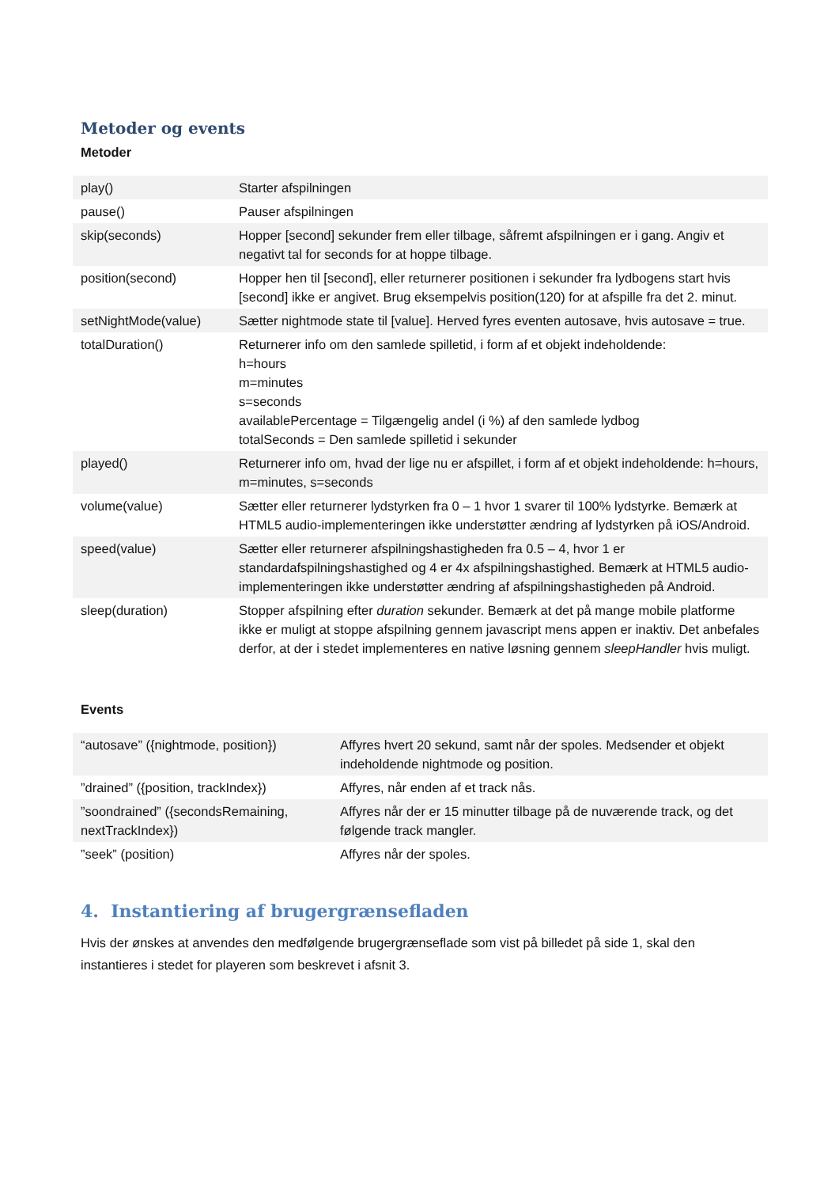Metoder og events
Metoder
| play() | Starter afspilningen |
| pause() | Pauser afspilningen |
| skip(seconds) | Hopper [second] sekunder frem eller tilbage, såfremt afspilningen er i gang. Angiv et negativt tal for seconds for at hoppe tilbage. |
| position(second) | Hopper hen til [second], eller returnerer positionen i sekunder fra lydbogens start hvis [second] ikke er angivet. Brug eksempelvis position(120) for at afspille fra det 2. minut. |
| setNightMode(value) | Sætter nightmode state til [value]. Herved fyres eventen autosave, hvis autosave = true. |
| totalDuration() | Returnerer info om den samlede spilletid, i form af et objekt indeholdende: h=hours m=minutes s=seconds availablePercentage = Tilgængelig andel (i %) af den samlede lydbog totalSeconds = Den samlede spilletid i sekunder |
| played() | Returnerer info om, hvad der lige nu er afspillet, i form af et objekt indeholdende: h=hours, m=minutes, s=seconds |
| volume(value) | Sætter eller returnerer lydstyrken fra 0 – 1 hvor 1 svarer til 100% lydstyrke. Bemærk at HTML5 audio-implementeringen ikke understøtter ændring af lydstyrken på iOS/Android. |
| speed(value) | Sætter eller returnerer afspilningshastigheden fra 0.5 – 4, hvor 1 er standardafspilningshastighed og 4 er 4x afspilningshastighed. Bemærk at HTML5 audio-implementeringen ikke understøtter ændring af afspilningshastigheden på Android. |
| sleep(duration) | Stopper afspilning efter duration sekunder. Bemærk at det på mange mobile platforme ikke er muligt at stoppe afspilning gennem javascript mens appen er inaktiv. Det anbefales derfor, at der i stedet implementeres en native løsning gennem sleepHandler hvis muligt. |
Events
| “autosave” ({nightmode, position}) | Affyres hvert 20 sekund, samt når der spoles. Medsender et objekt indeholdende nightmode og position. |
| ”drained” ({position, trackIndex}) | Affyres, når enden af et track nås. |
| ”soondrained” ({secondsRemaining, nextTrackIndex}) | Affyres når der er 15 minutter tilbage på de nuværende track, og det følgende track mangler. |
| ”seek” (position) | Affyres når der spoles. |
4. Instantiering af brugergrænsefladen
Hvis der ønskes at anvendes den medfølgende brugergrænseflade som vist på billedet på side 1, skal den instantieres i stedet for playeren som beskrevet i afsnit 3.